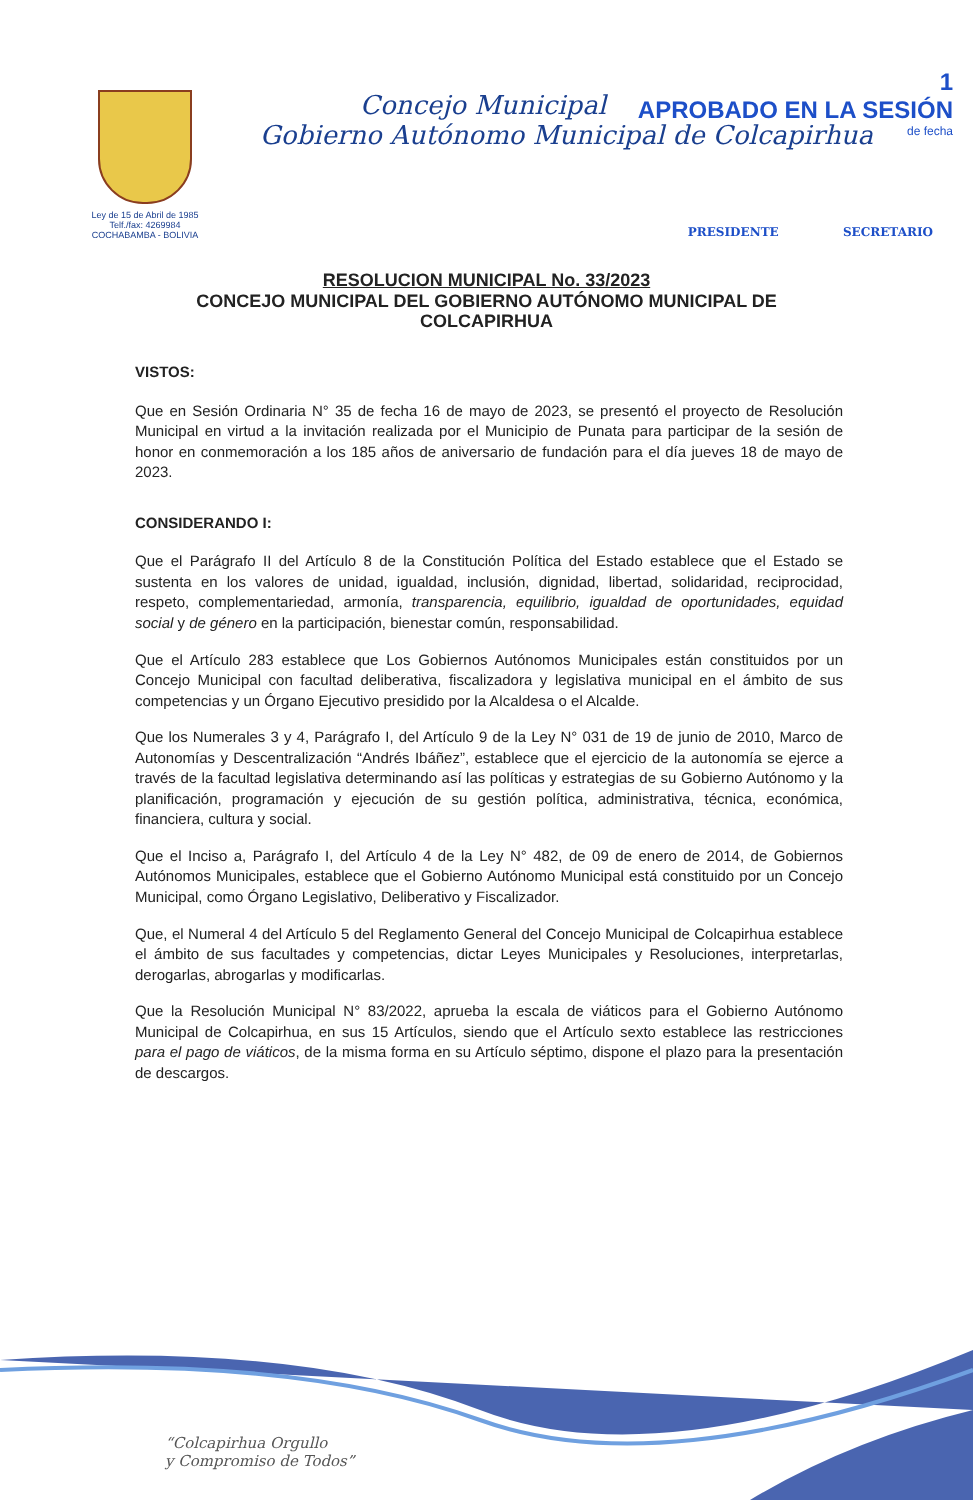1
APROBADO EN LA SESIÓN
de fecha
Ley de 15 de Abril de 1985
Telf./fax: 4269984
COCHABAMBA - BOLIVIA
Concejo Municipal
Gobierno Autónomo Municipal de Colcapirhua
PRESIDENTE SECRETARIO
RESOLUCION MUNICIPAL No. 33/2023
CONCEJO MUNICIPAL DEL GOBIERNO AUTÓNOMO MUNICIPAL DE COLCAPIRHUA
VISTOS:
Que en Sesión Ordinaria N° 35 de fecha 16 de mayo de 2023, se presentó el proyecto de Resolución Municipal en virtud a la invitación realizada por el Municipio de Punata para participar de la sesión de honor en conmemoración a los 185 años de aniversario de fundación para el día jueves 18 de mayo de 2023.
CONSIDERANDO I:
Que el Parágrafo II del Artículo 8 de la Constitución Política del Estado establece que el Estado se sustenta en los valores de unidad, igualdad, inclusión, dignidad, libertad, solidaridad, reciprocidad, respeto, complementariedad, armonía, transparencia, equilibrio, igualdad de oportunidades, equidad social y de género en la participación, bienestar común, responsabilidad.
Que el Artículo 283 establece que Los Gobiernos Autónomos Municipales están constituidos por un Concejo Municipal con facultad deliberativa, fiscalizadora y legislativa municipal en el ámbito de sus competencias y un Órgano Ejecutivo presidido por la Alcaldesa o el Alcalde.
Que los Numerales 3 y 4, Parágrafo I, del Artículo 9 de la Ley N° 031 de 19 de junio de 2010, Marco de Autonomías y Descentralización “Andrés Ibáñez”, establece que el ejercicio de la autonomía se ejerce a través de la facultad legislativa determinando así las políticas y estrategias de su Gobierno Autónomo y la planificación, programación y ejecución de su gestión política, administrativa, técnica, económica, financiera, cultura y social.
Que el Inciso a, Parágrafo I, del Artículo 4 de la Ley N° 482, de 09 de enero de 2014, de Gobiernos Autónomos Municipales, establece que el Gobierno Autónomo Municipal está constituido por un Concejo Municipal, como Órgano Legislativo, Deliberativo y Fiscalizador.
Que, el Numeral 4 del Artículo 5 del Reglamento General del Concejo Municipal de Colcapirhua establece el ámbito de sus facultades y competencias, dictar Leyes Municipales y Resoluciones, interpretarlas, derogarlas, abrogarlas y modificarlas.
Que la Resolución Municipal N° 83/2022, aprueba la escala de viáticos para el Gobierno Autónomo Municipal de Colcapirhua, en sus 15 Artículos, siendo que el Artículo sexto establece las restricciones para el pago de viáticos, de la misma forma en su Artículo séptimo, dispone el plazo para la presentación de descargos.
“Colcapirhua Orgullo
y Compromiso de Todos”